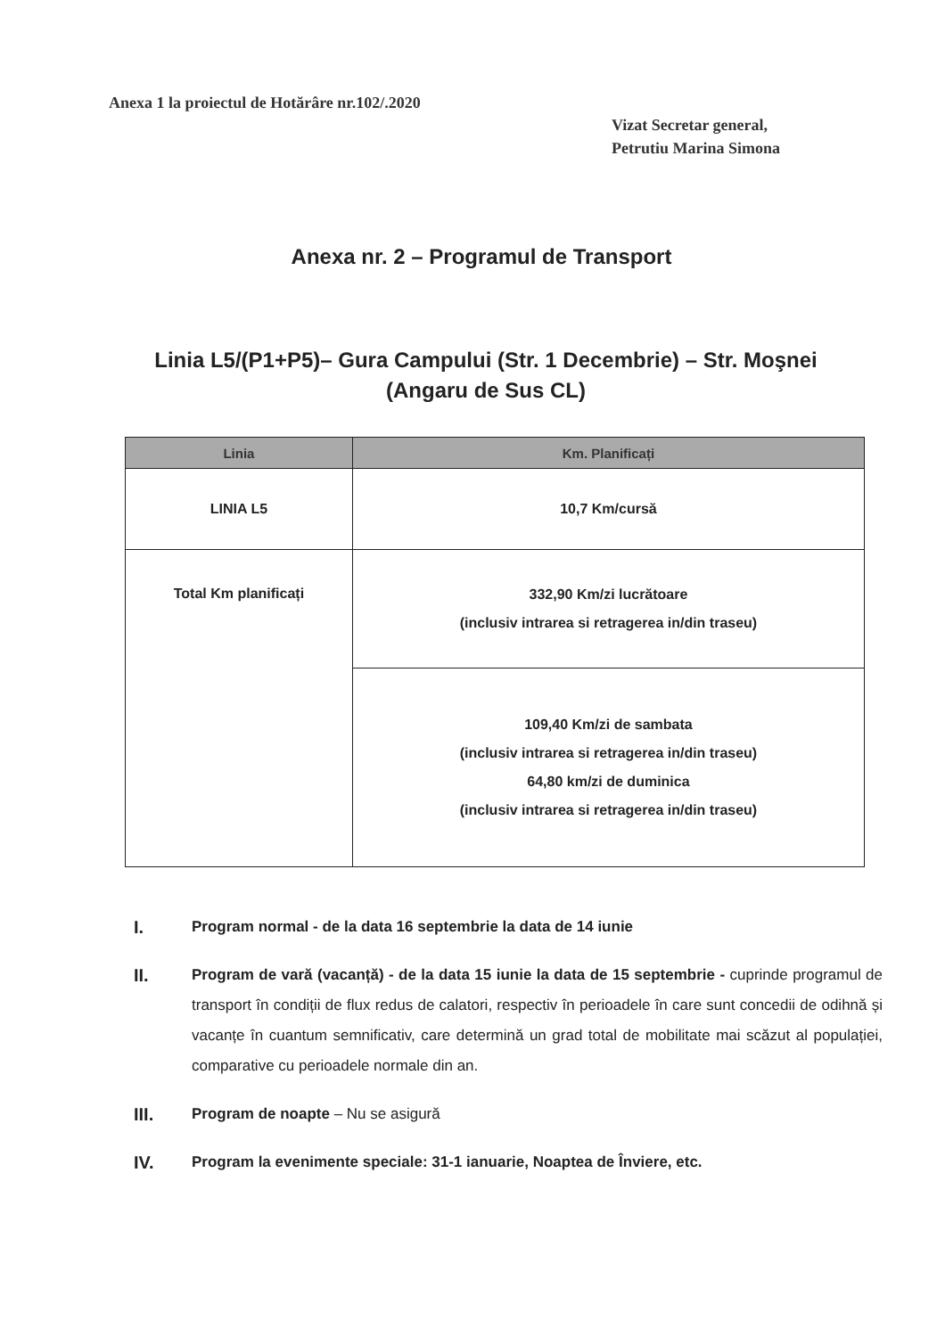Anexa 1 la proiectul de Hotărâre nr.102/.2020
Vizat Secretar general,
Petrutiu Marina Simona
Anexa nr. 2 – Programul de Transport
Linia L5/(P1+P5)– Gura Campului (Str. 1 Decembrie) – Str. Moşnei (Angaru de Sus CL)
| Linia | Km. Planificați |
| --- | --- |
| LINIA L5 | 10,7 Km/cursă |
| Total Km planificați | 332,90 Km/zi lucrătoare (inclusiv intrarea si retragerea in/din traseu) |
| | 109,40 Km/zi de sambata (inclusiv intrarea si retragerea in/din traseu) 64,80 km/zi de duminica (inclusiv intrarea si retragerea in/din traseu) |
I. Program normal - de la data 16 septembrie la data de 14 iunie
II. Program de vară (vacanță) - de la data 15 iunie la data de 15 septembrie - cuprinde programul de transport în condiții de flux redus de calatori, respectiv în perioadele în care sunt concedii de odihnă și vacanțe în cuantum semnificativ, care determină un grad total de mobilitate mai scăzut al populației, comparative cu perioadele normale din an.
III. Program de noapte – Nu se asigură
IV. Program la evenimente speciale: 31-1 ianuarie, Noaptea de Înviere, etc.